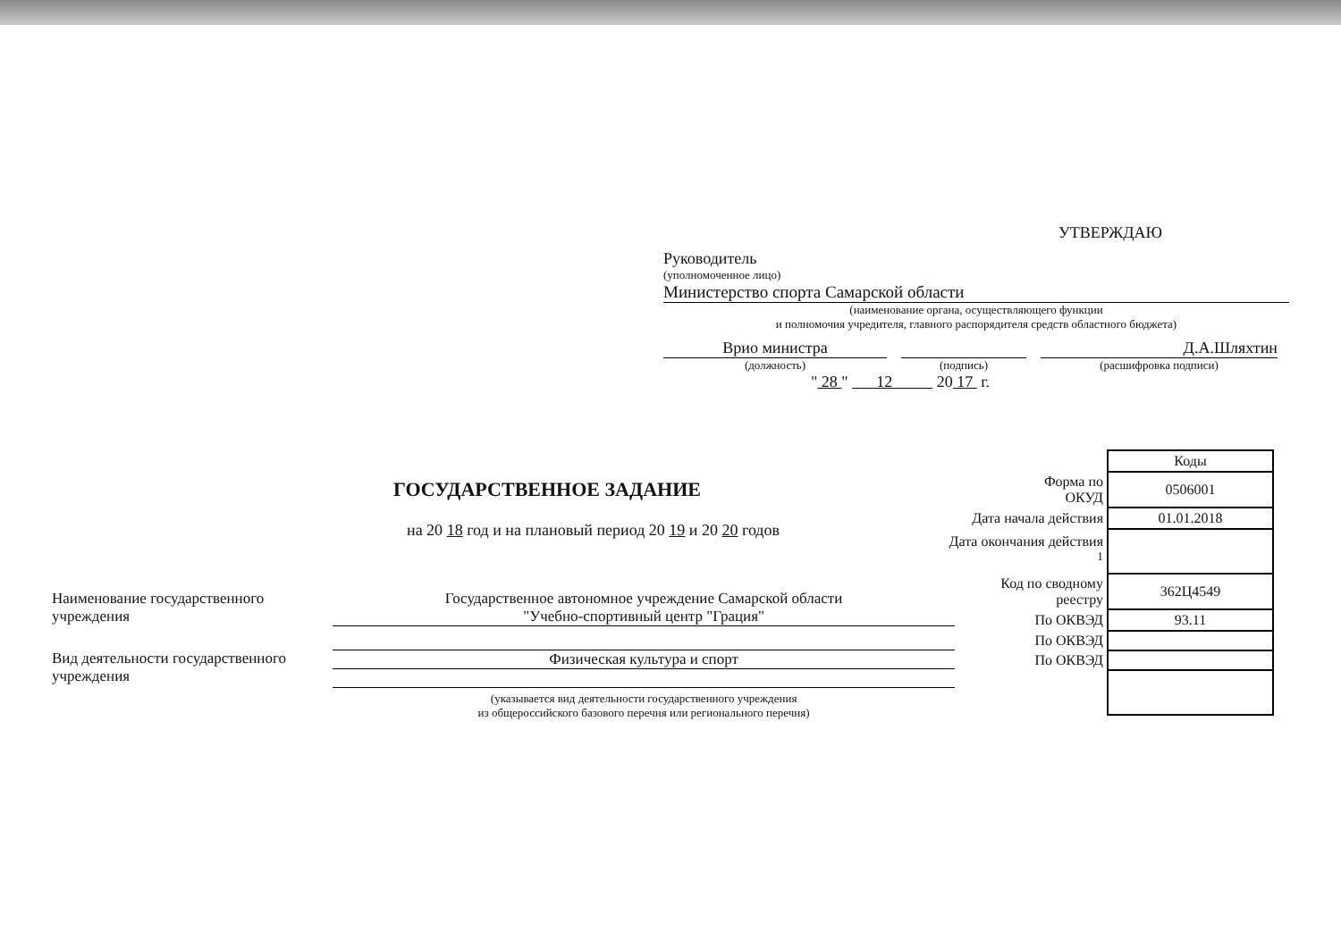УТВЕРЖДАЮ
Руководитель
(уполномоченное лицо)
Министерство спорта Самарской области
(наименование органа, осуществляющего функции
и полномочия учредителя, главного распорядителя средств областного бюджета)
Врио министра
Д.А.Шляхтин
(должность)
(подпись)
(расшифровка подписи)
" 28 " 12 20 17 г.
ГОСУДАРСТВЕННОЕ ЗАДАНИЕ
на 20 18 год и на плановый период 20 19 и 20 20 годов
Наименование государственного учреждения
Государственное автономное учреждение Самарской области
"Учебно-спортивный центр "Грация"
Вид деятельности государственного учреждения
Физическая культура и спорт
(указывается вид деятельности государственного учреждения
из общероссийского базового перечня или регионального перечня)
| | Коды |
| Форма по ОКУД | 0506001 |
| Дата начала действия | 01.01.2018 |
| Дата окончания действия <sup>1</sup> | |
| Код по сводному реестру | 362Ц4549 |
| По ОКВЭД | 93.11 |
| По ОКВЭД | |
| По ОКВЭД | |